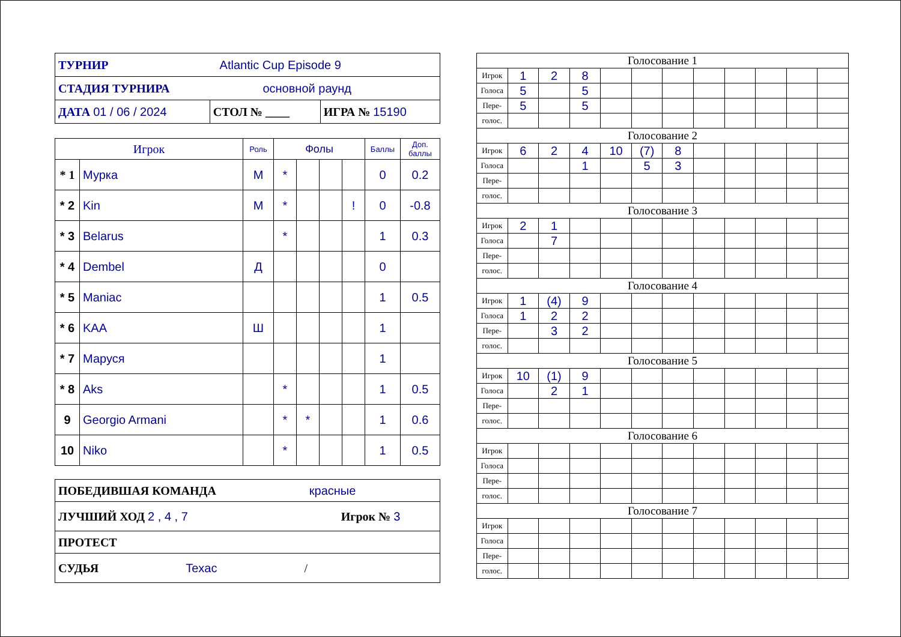| ТУРНИР Atlantic Cup Episode 9 | | |
| СТАДИЯ ТУРНИРА основной раунд | | |
| ДАТА 01 / 06 / 2024 | СТОЛ № ____ | ИГРА № 15190 |
| Игрок | | Роль | Фолы | | | | Баллы | Доп. баллы |
| --- | --- | --- | --- | --- | --- | --- | --- | --- |
| * 1 | Мурка | М | * | | | | 0 | 0.2 |
| * 2 | Kin | М | * | | | ! | 0 | -0.8 |
| * 3 | Belarus | | * | | | | 1 | 0.3 |
| * 4 | Dembel | Д | | | | | 0 | |
| * 5 | Maniac | | | | | | 1 | 0.5 |
| * 6 | KAA | Ш | | | | | 1 | |
| * 7 | Маруся | | | | | | 1 | |
| * 8 | Aks | | * | | | | 1 | 0.5 |
| 9 | Georgio Armani | | * | * | | | 1 | 0.6 |
| 10 | Niko | | * | | | | 1 | 0.5 |
| ПОБЕДИВШАЯ КОМАНДА красные |
| ЛУЧШИЙ ХОД 2 , 4 , 7 Игрок № 3 |
| ПРОТЕСТ |
| СУДЬЯ Texac / |
| Голосование 1 | | | | | | | | | | | |
| Игрок | 1 | 2 | 8 | | | | | | | | |
| Голоса | 5 | | 5 | | | | | | | | |
| Пере- | 5 | | 5 | | | | | | | | |
| голос. | | | | | | | | | | | |
| Голосование 2 | | | | | | | | | | | |
| Игрок | 6 | 2 | 4 | 10 | (7) | 8 | | | | | |
| Голоса | | | 1 | | 5 | 3 | | | | | |
| Пере- | | | | | | | | | | | |
| голос. | | | | | | | | | | | |
| Голосование 3 | | | | | | | | | | | |
| Игрок | 2 | 1 | | | | | | | | | |
| Голоса | | 7 | | | | | | | | | |
| Пере- | | | | | | | | | | | |
| голос. | | | | | | | | | | | |
| Голосование 4 | | | | | | | | | | | |
| Игрок | 1 | (4) | 9 | | | | | | | | |
| Голоса | 1 | 2 | 2 | | | | | | | | |
| Пере- | | 3 | 2 | | | | | | | | |
| голос. | | | | | | | | | | | |
| Голосование 5 | | | | | | | | | | | |
| Игрок | 10 | (1) | 9 | | | | | | | | |
| Голоса | | 2 | 1 | | | | | | | | |
| Пере- | | | | | | | | | | | |
| голос. | | | | | | | | | | | |
| Голосование 6 | | | | | | | | | | | |
| Игрок | | | | | | | | | | | |
| Голоса | | | | | | | | | | | |
| Пере- | | | | | | | | | | | |
| голос. | | | | | | | | | | | |
| Голосование 7 | | | | | | | | | | | |
| Игрок | | | | | | | | | | | |
| Голоса | | | | | | | | | | | |
| Пере- | | | | | | | | | | | |
| голос. | | | | | | | | | | | |